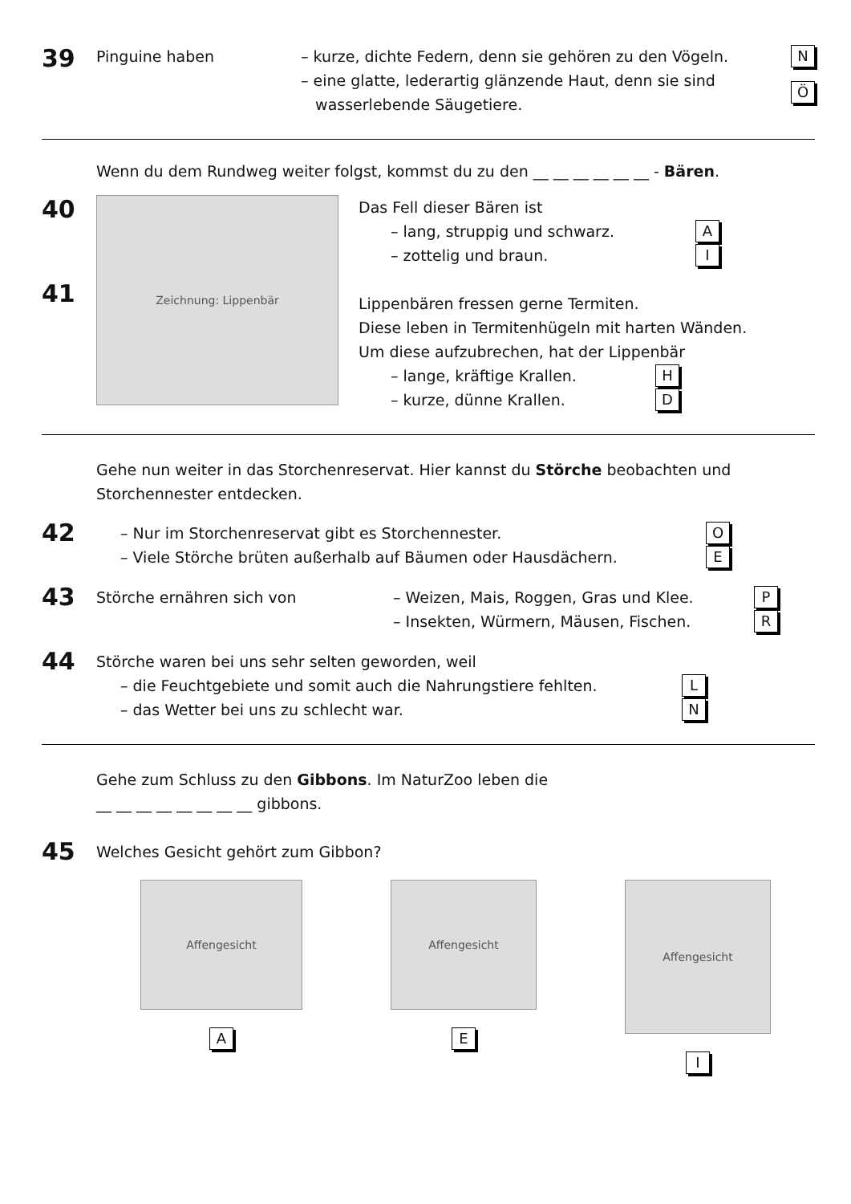39
Pinguine haben – kurze, dichte Federn, denn sie gehören zu den Vögeln. N
– eine glatte, lederartig glänzende Haut, denn sie sind
wasserlebende Säugetiere. Ö
Wenn du dem Rundweg weiter folgst, kommst du zu den __ __ __ __ __ __ - Bären.
40
41
Zeichnung: Lippenbär
Das Fell dieser Bären ist
– lang, struppig und schwarz. A
– zottelig und braun. I
Lippenbären fressen gerne Termiten.
Diese leben in Termitenhügeln mit harten Wänden.
Um diese aufzubrechen, hat der Lippenbär
– lange, kräftige Krallen. H
– kurze, dünne Krallen. D
Gehe nun weiter in das Storchenreservat. Hier kannst du Störche beobachten und Storchennester entdecken.
42
– Nur im Storchenreservat gibt es Storchennester. O
– Viele Störche brüten außerhalb auf Bäumen oder Hausdächern. E
43
Störche ernähren sich von – Weizen, Mais, Roggen, Gras und Klee. P
– Insekten, Würmern, Mäusen, Fischen. R
44
Störche waren bei uns sehr selten geworden, weil
– die Feuchtgebiete und somit auch die Nahrungstiere fehlten. L
– das Wetter bei uns zu schlecht war. N
Gehe zum Schluss zu den Gibbons. Im NaturZoo leben die
__ __ __ __ __ __ __ __ gibbons.
45
Welches Gesicht gehört zum Gibbon?
Affengesicht
A
Affengesicht
E
Affengesicht
I